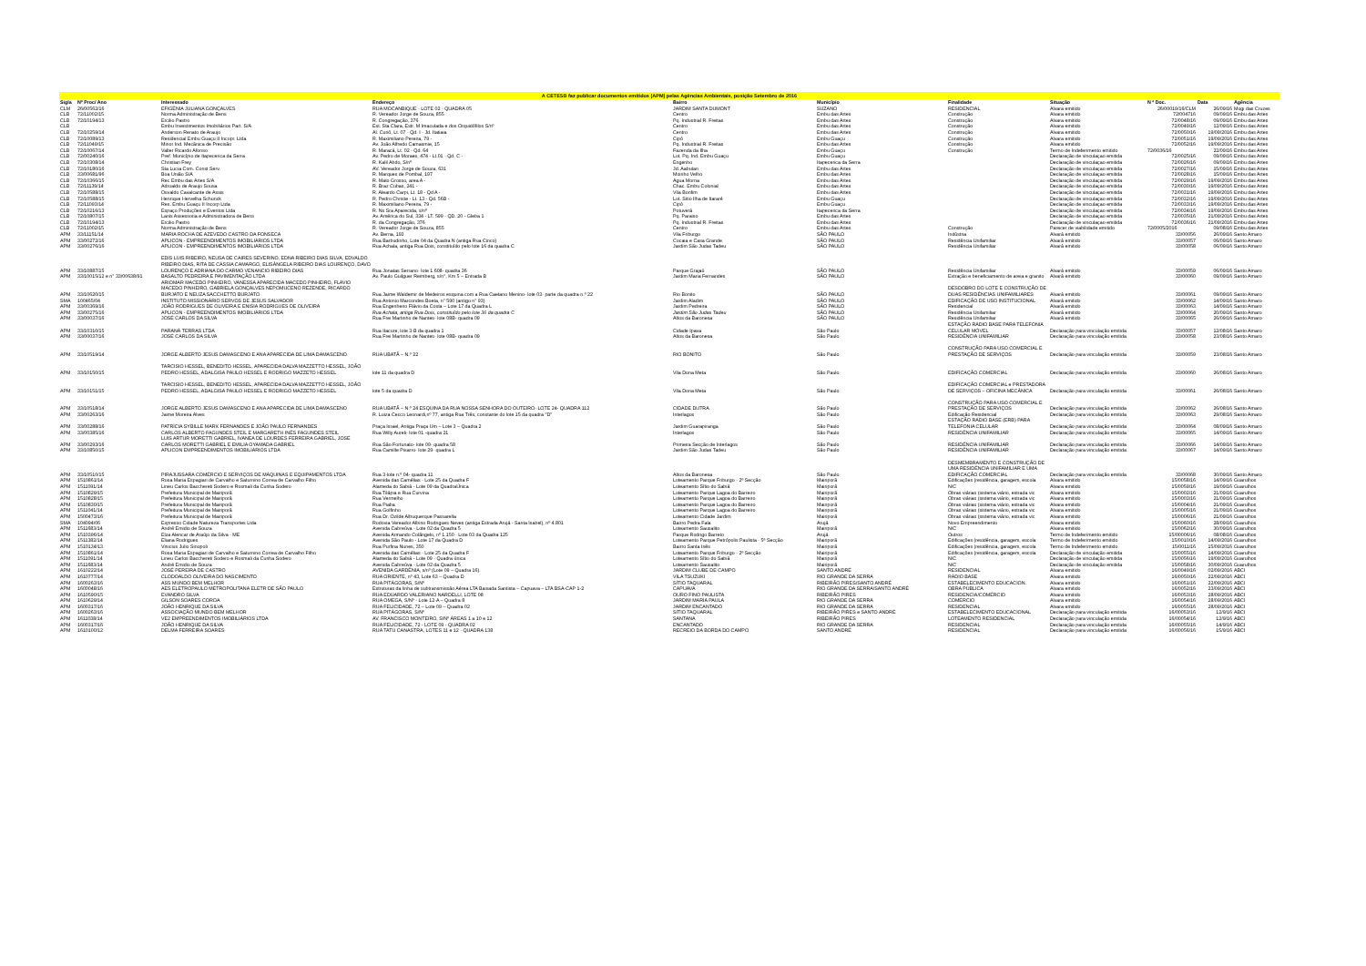A CETESB faz publicar documentos emitidos (APM) pelas Agências Ambientais, posição Setembro de 2016
| Sigla | Nº Proc/ Ano | Interessado | Endereço | Bairro | Município | Finalidade | Situação | N º Doc. | Data | Agência |
| --- | --- | --- | --- | --- | --- | --- | --- | --- | --- | --- |
| CLM | 26/00562/16 | EFIGÊNIA JULIANA GONÇALVES | RUA MOCANBIQUE - LOTE 02 - QUADRA 05 | JARDIM SANTA DUMONT | SUZANO | RESIDENCIAL | Alvara emitido | 26/00019/16/CLM | 26/09/16 | Mogi das Cruzes |
| CLB | 72/11002/15 | Norma Administração de Bens | R. Vereador Jorge de Souza, 855 | Centro | Embu das Artes | Construção | Alvara emitido | 72/004716 | 09/09/16 | Embu das Artes |
| CLB | 72/10194/13 | Ercilio Pastro | R. Congregação, 376 | Pq. Industrial R. Freitas | Embu das Artes | Construção | Alvara emitido | 72/0048/16 | 09/09/16 | Embu das Artes |
| CLB | | Embu Investimentos Imobiliários Part. S/A | Est. Sta Clara, Estr. M Imaculada e dos Orquidófilos S/nº | Centro | Embu das Artes | Construção | Alvara emitido | 72/0049/16 | 12/09/16 | Embu das Artes |
| CLB | 72/10259/14 | Anderson Renato de Araujo | Al. Curió, Lt. 07 - Qd. I - Jd. Itatiaia | Centro | Embu das Artes | Construção | Alvara emitido | 72/0050/16 | 19/09/2016 | Embu das Artes |
| CLB | 72/10089/13 | Residencial Embu Guaçu II Incopr. Ltda | R. Maximiliano Pereira, 79 - | Cipó | Embu Guaçu | Construção | Alvara emitido | 72/0051/16 | 19/09/2016 | Embu das Artes |
| CLB | 72/11049/15 | Minor Ind. Mecânica de Precisão | Av. João Alfredo Camasmie, 15 | Pq. Industrial R. Freitas | Embu das Artes | Construção | Alvara emitido | 72/0052/16 | 19/09/2016 | Embu das Artes |
| CLB | 72/10067/14 | Valter Ricardo Afonso | R. Maracá, Lt. 02 - Qd. 64 | Fazenda da Ilha | Embu Guaçu | Construção | Termo de Indeferimento emitido | 72/0036/16 | 22/09/16 | Embu das Artes |
| CLB | 72/00240/16 | Pref. Município de Itapecerica da Serra | Av. Pedro de Moraes, 474 - Lt.01 - Qd. C - | Lot. Pq. Ind. Embu Guaçu | Embu Guaçu | | Declaração de vinculaçao emitida | 72/0025/16 | 09/09/16 | Embu das Artes |
| CLB | 72/10308/14 | Christian Frey | R. Kalil Abdo, S/nº | Engenho | Itapecerica da Serra | | Declaração de vinculaçao emitida | 72/0026/16 | 09/09/16 | Embu das Artes |
| CLB | 72/10180/16 | Sta Lucia Com. Const Serv. | AV. Vereador Jorge de Souza, 631 | Jd. Aabutan | Embu das Artes | | Declaração de vinculaçao emitida | 72/0027/16 | 15/09/16 | Embu das Artes |
| CLB | 33/00681/96 | Boa União S/A | R. Marques de Pombal, 197 | Moinho Velho | Embu das Artes | | Declaração de vinculaçao emitida | 72/0028/16 | 15/09/16 | Embu das Artes |
| CLB | 72/10366/15 | Rec Embu das Artes S/A | R. Mato Grosso, area A - | Agua Morna | Embu das Artes | | Declaração de vinculaçao emitida | 72/0029/16 | 19/09/2016 | Embu das Artes |
| CLB | 72/11139/14 | Adroaldo de Araujo Sousa | R. Braz Cubas, 241 - | Chac. Embu Colonial | Embu das Artes | | Declaração de vinculaçao emitida | 72/0030/16 | 19/09/2016 | Embu das Artes |
| CLB | 72/10588/15 | Osvaldo Cavalcante de Assis | R. Aleardo Carpi, Lt. 18 - Qd A - | Vila Bonfim | Embu das Artes | | Declaração de vinculaçao emitida | 72/0031/16 | 19/09/2016 | Embu das Artes |
| CLB | 72/10588/15 | Henrique Hervelha Schunck | R. Pedro Christe - Lt. 13 - Qd. 56B - | Lot. Sitio Ilha de Itararé | Embu Guaçu | | Declaração de vinculaçao emitida | 72/0032/16 | 19/09/2016 | Embu das Artes |
| CLB | 72/11093/14 | Res. Embu Guaçu II Incorp Ltda | R. Maximiliano Pereira, 79 - | Cipó | Embu Guaçu | | Declaração de vinculaçao emitida | 72/0033/16 | 19/09/2016 | Embu das Artes |
| CLB | 72/10216/13 | Espaço Produções e Eventos Ltda | R. Ns Sra Aparecida, s/nº | Potuverá | Itapecerica da Serra | | Declaração de vinculaçao emitida | 72/0034/16 | 19/09/2016 | Embu das Artes |
| CLB | 72/10807/15 | Lanis Assessoria e Administradora de Bens | Av. América do Sul, 334 - LT. 599 - QD. 20 - Gleba 1 | Pq. Paraiso | Embu das Artes | | Declaração de vinculaçao emitida | 72/0035/16 | 21/09/2016 | Embu das Artes |
| CLB | 72/10194/13 | Ercilio Pastro | R. da Congregação, 376 | Pq. Industrial R. Freitas | Embu das Artes | | Declaração de vinculaçao emitida | 72/0036/16 | 21/09/2016 | Embu das Artes |
| CLB | 72/11002/15 | Norma Administração de Bens | R. Vereador Jorge de Souza, 855 | Centro | Embu das Artes | Construção | Parecer de viabilidade emitido | 72/0005/2016 | 09/08/16 | Embu das Artes |
| APM | 33/11151/14 | MARIA ROCHA DE AZEVEDO CASTRO DA FONSECA | Av. Berna, 193 | Vila Friburgo | SÃO PAULO | Indústria | Alvará emitido | 33/00056 | 26/09/16 | Santo Amaro |
| APM | 33/00272/16 | APLICON - EMPREENDIMENTOS IMOBILIÁRIOS LTDA | Rua Barbudinho, Lote 04 da Quadra N (antiga Rua Cinco) | Cocaia e Casa Grande | SÃO PAULO | Residência Unifamiliar | Alvará emitido | 33/00057 | 06/09/16 | Santo Amaro |
| APM | 33/00276/16 | APLICON - EMPREENDIMENTOS IMOBILIÁRIOS LTDA | Rua Achala, antiga Rua Dois, constituído pelo lote 16 da quadra C | Jardim São Judas Tadeu | SÃO PAULO | Residência Unifamiliar | Alvará emitido | 33/00058 | 06/09/16 | Santo Amaro |
| APM | 33/10887/15 | EDIS LUIS RIBEIRO, NEUSA DE CAIRES SEVERINO, EDNA RIBEIRO DIAS SILVA, EDVALDO RIBEIRO DIAS, RITA DE CÁSSIA CAMARGO, ELISÂNGELA RIBEIRO DIAS LOURENÇO, DAVO LOURENÇO E ADRIANA DO CARMO VENANCIO RIBEIRO DIAS | Rua Jonatas Serrano- lote 1.608- quadra 36 | Parque Grajaú | SÃO PAULO | Residência Unifamiliar | Alvará emitido | 33/00059 | 06/09/16 | Santo Amaro |
| APM | 33/10015/12 e n° 33/00638/91 | BASALTO PEDREIRA E PAVIMENTAÇÃO LTDA | Av. Paulo Guilguer Reimberg, s/n°, Km 5 – Entrada B | Jardim Maria Fernandes | SÃO PAULO | Extração e beneficiamento de areia e granito | Alvará emitido | 33/00060 | 09/09/16 | Santo Amaro |
| APM | 33/10620/15 | ARIOMAR MACEDO PINHEIRO, VANESSA APARECIDA MACEDO PINHEIRO, FLAVIO MACEDO PINHEIRO, GABRIELA GONÇALVES NEPOMUCENO REZENDE, RICARDO BURJATO E NEUZA SACCHETTO BURJATO | Rua Jaime Waldemir de Medeiros esquina com a Rua Caetano Menino- lote 03- parte da quadra n.º 22 | Rio Bonito | SÃO PAULO | DESDOBRO DO LOTE E CONSTRUÇÃO DE DUAS RESIDÊNCIAS UNIFAMILIARES | Alvará emitido | 33/00061 | 09/09/16 | Santo Amaro |
| SMA | 100465/04 | INSTITUTO MISSIONÁRIO SERVOS DE JESUS SALVADOR | Rua Antonio Marcondes Boeta, n° 590 (antigo n° 93) | Jardim Aladim | SÃO PAULO | EDIFICAÇÃO DE USO INSTITUCIONAL | Alvará emitido | 33/00062 | 14/09/16 | Santo Amaro |
| APM | 33/00369/16 | JOÃO RODRIGUES DE OLIVEIRA E ENISIA RODRIGUES DE OLIVEIRA | Rua Engenheiro Flávio da Costa – Lote 17 da Quadra L | Jardim Pedreira | SÃO PAULO | Residencial | Alvará emitido | 33/00063 | 14/09/16 | Santo Amaro |
| APM | 33/00275/16 | APLICON - EMPREENDIMENTOS IMOBILIÁRIOS LTDA | Rua Achala, antiga Rua Dois, constituído pelo lote 36 da quadra C | Jardim São Judas Tadeu | SÃO PAULO | Residência Unifamiliar | Alvará emitido | 33/00064 | 20/09/16 | Santo Amaro |
| APM | 33/00037/16 | JOSÉ CARLOS DA SILVA | Rua Frei Martinho de Nantes- lote 08B- quadra 09 | Altos da Baronesa | SÃO PAULO | Residência Unifamiliar | Alvará emitido | 33/00065 | 26/09/16 | Santo Amaro |
| APM | 33/10310/15 | PARANÁ TERRAS LTDA | Rua Itacure, lote 3-B da quadra 1 | Cidade Ipava | São Paulo | ESTAÇÃO RÁDIO BASE PARA TELEFONIA CELULAR MÓVEL | Declaração para vinculação emitida | 33/00057 | 12/08/16 | Santo Amaro |
| APM | 33/00037/16 | JOSÉ CARLOS DA SILVA | Rua Frei Martinho de Nantes- lote 08B- quadra 09 | Altos da Baronesa | São Paulo | RESIDÊNCIA UNIFAMILIAR | Declaração para vinculação emitida | 33/00058 | 23/08/16 | Santo Amaro |
| APM | 33/10519/14 | JORGE ALBERTO JESUS DAMASCENO E ANA APARECIDA DE LIMA DAMASCENO | RUA UBATÃ – N.º 22 | RIO BONITO | São Paulo | CONSTRUÇÃO PARA USO COMERCIAL E PRESTAÇÃO DE SERVIÇOS | Declaração para vinculação emitida | 33/00059 | 23/08/16 | Santo Amaro |
| APM | 33/10150/15 | TARCISIO HESSEL, BENEDITO HESSEL, APARECIDA DALVA MAZZETTO HESSEL, JOÃO PEDRO HESSEL, ADALGISA PAULO HESSEL E RODRIGO MAZZETO HESSEL | lote 11 da quadra D | Vila Dona Meta | São Paulo | EDIFÍCAÇÃO COMERCIAL | Declaração para vinculação emitida | 33/00060 | 26/08/16 | Santo Amaro |
| APM | 33/10151/15 | TARCISIO HESSEL, BENEDITO HESSEL, APARECIDA DALVA MAZZETTO HESSEL, JOÃO PEDRO HESSEL, ADALGISA PAULO HESSEL E RODRIGO MAZZETO HESSEL | lote 5 da quadra D | Vila Dona Meta | São Paulo | EDIFÍCAÇÃO COMERCIAL e PRESTADORA DE SERVIÇOS – OFICINA MECÂNICA | Declaração para vinculação emitida | 33/00061 | 26/08/16 | Santo Amaro |
| APM | 33/10518/14 | JORGE ALBERTO JESUS DAMASCENO E ANA APARECIDA DE LIMA DAMASCENO | RUA UBATÃ – N.º 24 ESQUINA DA RUA NOSSA SENHORA DO OUTEIRO- LOTE 24- QUADRA 112 | CIDADE DUTRA | São Paulo | CONSTRUÇÃO PARA USO COMERCIAL E PRESTAÇÃO DE SERVIÇOS | Declaração para vinculação emitida | 33/00062 | 26/08/16 | Santo Amaro |
| APM | 33/00263/16 | Jaime Moreira Alves | R. Luiza Cecco Leonardi,nº 77, antiga Rua Três, constante do lote 15 da quadra "D" | Interlagos | São Paulo | Edificação Residencial | Declaração para vinculação emitida | 33/00063 | 29/08/16 | Santo Amaro |
| APM | 33/00288/16 | PATRÍCIA SYBILLE MARX FERNANDES E JOÃO PAULO FERNANDES | Praça Israel, Antiga Praça Um – Lote 3 – Quadra 2 | Jardim Guarapiranga | São Paulo | ESTAÇÃO RÁDIO BASE (ERB) PARA TELEFONIA CELULAR | Declaração para vinculação emitida | 33/00064 | 08/09/16 | Santo Amaro |
| APM | 33/00385/16 | CARLOS ALBERTO FAGUNDES STEIL E MARGARETH INÊS FAGUNDES STEIL | Rua Willy Aureli- lote 01 -quadra 21 | Interlagos | São Paulo | RESIDÊNCIA UNIFAMILIAR | Declaração para vinculação emitida | 33/00065 | 14/09/16 | Santo Amaro |
| APM | 33/00293/16 | LUIS ARTUR MORETTI GABRIEL, IVANEA DE LOURDES FERREIRA GABRIEL, JOSÉ CARLOS MORETTI GABRIEL E EMILIA OYAMADA GABRIEL | Rua São Fortunato- lote 09- quadra 58 | Primeira Secção de Interlagos | São Paulo | RESIDÊNCIA UNIFAMILIAR | Declaração para vinculação emitida | 33/00066 | 14/09/16 | Santo Amaro |
| APM | 33/10850/15 | APLICON EMPREENDIMENTOS IMOBILIÁRIOS LTDA | Rua Camille Pisarro- lote 29- quadra L | Jardim São Judas Tadeu | São Paulo | RESIDÊNCIA UNIFAMILIAR | Declaração para vinculação emitida | 33/00067 | 14/09/16 | Santo Amaro |
| APM | 33/10510/15 | PIRAJUSSARA COMÉRCIO E SERVIÇOS DE MÁQUINAS E EQUIPAMENTOS LTDA | Rua 3-lote n.º 04- quadra 11 | Altos da Baronesa | São Paulo | DESMEMBRAMENTO E CONSTRUÇÃO DE UMA RESIDÊNCIA UNIFAMILIAR E UMA EDIFICAÇÃO COMERCIAL | Declaração para vinculação emitida | 33/00068 | 30/09/16 | Santo Amaro |
| APM | 1510861/14 | Rosa Maria Espagiari de Carvalho e Saturnino Correa de Carvalho Filho | Avenida das Camélias - Lote 25 da Quadra F | Loteamento Parque Friburgo - 2ª Secção | Mairiporã | Edificações (residência, garagem, escola | Alvara emitido | 15/0058/16 | 14/09/16 | Guarulhos |
| APM | 1511091/14 | Lineu Carlos Bacchereti Sodero e Rosmali da Cunha Sodero | Alameda do Sabiá - Lote 09 da QuadraÚnica | Loteamento Sítio do Sabiá | Mairiporã | N/C | Alvara emitido | 15/0059/16 | 19/09/16 | Guarulhos |
| APM | 1510829/15 | Prefeitura Municipal de Mairiporã | Rua Tilápia e Rua Curvina | Loteamento Parque Lagoa do Barreiro | Mairiporã | Obras viárias (sistema viário, estrada vic | Alvara emitido | 15/0002/16 | 21/09/16 | Guarulhos |
| APM | 1510828/15 | Prefeitura Municipal de Mairiporã | Rua Vermelho | Loteamento Parque Lagoa do Barreiro | Mairiporã | Obras viárias (sistema viário, estrada vic | Alvara emitido | 15/0003/16 | 21/09/16 | Guarulhos |
| APM | 1510830/15 | Prefeitura Municipal de Mairiporã | Rua Piaba | Loteamento Parque Lagoa do Barreiro | Mairiporã | Obras viárias (sistema viário, estrada vic | Alvara emitido | 15/0004/16 | 21/09/16 | Guarulhos |
| APM | 1511041/14 | Prefeitura Municipal de Mairiporã | Rua Golfinho | Loteamento Parque Lagoa do Barreiro | Mairiporã | Obras viárias (sistema viário, estrada vic | Alvara emitido | 15/0005/16 | 21/09/16 | Guarulhos |
| APM | 1500473/16 | Prefeitura Municipal de Mairiporã | Rua Dr. Ozilde Albuquerque Passarella | Loteamento Cidade Jardim | Mairiporã | Obras viárias (sistema viário, estrada vic | Alvara emitido | 15/0006/16 | 21/09/16 | Guarulhos |
| SMA | 104094/06 | Expresso Cidade Natureza Transportes Ltda | Rodovia Vereador Albino Rodrigues Neves (antiga Estrada Arujá - Santa Isabel), nº 4.801 | Bairro Pedra Fala | Arujá | Novo Empreendimento | Alvara emitido | 15/0060/16 | 28/09/16 | Guarulhos |
| APM | 1511683/14 | André Emidio de Souza | Avenida Cabreúva - Lote 02 da Quadra 5 | Loteamento Sausalito | Mairiporã | N/C | Alvara emitido | 15/0062/16 | 30/09/16 | Guarulhos |
| APM | 1510396/14 | Elza Alencar de Araújo da Silva - ME | Avenida Armando Colângelo, nº 1.150 - Lote 03 da Quadra 125 | Parque Rodrigo Barreto | Arujá | Outros | Termo de Indeferimento emitido | 15/00006/16 | 08/08/16 | Guarulhos |
| APM | 1511382/14 | Eliana Rodrigues | Avenida São Paulo - Lote 17 da Quadra D | Loteamento Parque Petrópolis Paulista - 5ª Secção | Mairiporã | Edificações (residência, garagem, escola | Termo de Indeferimento emitido | 15/0010/16 | 14/09/2016 | Guarulhos |
| APM | 1510134/13 | Vinicius Julio Sinopoli | Rua Purfina Nunes, 350 | Bairro Santa Inês | Mairiporã | Edificações (residência, garagem, escola | Termo de Indeferimento emitido | 15/0011/16 | 15/09/2016 | Guarulhos |
| APM | 1510861/14 | Rosa Maria Espagiari de Carvalho e Saturnino Correa de Carvalho Filho | Avenida das Camélias - Lote 25 da Quadra F | Loteamento Parque Friburgo - 2ª Secção | Mairiporã | Edificações (residência, garagem, escola | Declaração de vinculação emitida | 15/0055/16 | 14/09/2016 | Guarulhos |
| APM | 1511091/14 | Lineu Carlos Bacchereti Sodero e Rosmali da Cunha Sodero | Alameda do Sabiá - Lote 09 - Quadra única | Loteamento Sítio do Sabiá | Mairiporã | N/C | Declaração de vinculação emitida | 15/0056/16 | 19/09/2016 | Guarulhos |
| APM | 1511683/14 | André Emidio de Souza | Avenida Cabreúva - Lote 02 da Quadra 5 | Loteamento Sausalito | Mairiporã | N/C | Declaração de vinculação emitida | 15/0058/16 | 30/09/2016 | Guarulhos |
| APM | 1610222/14 | JOSÉ PEREIRA DE CASTRO | AVENIDA GARDÊNIA, s/nº (Lote 09 – Quadra 16). | JARDIM CLUBE DE CAMPO | SANTO ANDRÉ | RESIDENCIAL | Alvara emitido | 16/0049/16 | 02/09/2016 | ABCI |
| APM | 1610777/14 | CLODOALDO OLIVEIRA DO NASCIMENTO | RUA ORIENTE, nº 43, Lote 63 – Quadra D | VILA TSUZUKI | RIO GRANDE DA SERRA | RÁDIO BASE | Alvara emitido | 16/0050/16 | 22/09/2016 | ABCI |
| APM | 1600263/16 | ASS MUNDO BEM MELHOR | RUA PITÁGORAS, S/Nº | SÍTIO TAQUARAL | RIBEIRÃO PIRES/SANTO ANDRÉ | ESTABELECIMENTO EDUCACION. | Alvara emitido | 16/0051/16 | 22/09/2016 | ABCI |
| APM | 1600048/16 | AES ELETROPAULO METROPOLITANA ELETR DE SÃO PAULO | Estruturas da linha de subtransmissão Aérea LTA Baixada Santista – Capuava – LTA BSA-CAP 1-2 | CAPUAVA | RIO GRANDE DA SERRA/SANTO ANDRÉ | OBRA PÚBLICA | Alvara emitido | 16/0052/16 | 23/09/2016 | ABCI |
| APM | 1610590/15 | EVANDRO SILVA | RUA EDUARDO VALERIANO NARDELLI, LOTE 08 | OURO FINO PAULISTA | RIBEIRÃO PIRES | RESIDENCIA/COMÉRCIO | Alvara emitido | 16/0053/16 | 28/09/2016 | ABCI |
| APM | 1610629/14 | GILSON SOARES COROA | RUA OMEGA, S/Nº - Lote 12-A – Quadra 8 | JARDIM MARIA PAULA | RIO GRANDE DA SERRA | COMÉRCIO | Alvara emitido | 16/0054/16 | 28/09/2016 | ABCI |
| APM | 1600317/16 | JOÃO HENRIQUE DA SILVA | RUA FELICIDADE, 72 – Lote 09 – Quadra 02 | JARDIM ENCANTADO | RIO GRANDE DA SERRA | RESIDENCIAL | Alvara emitido | 16/0055/16 | 28/09/2016 | ABCI |
| APM | 1600263/16 | ASSOCIAÇÃO MUNDO BEM MELHOR | RUA PITÁGORAS, S/Nº | SÍTIO TAQUARAL | RIBEIRÃO PIRES e SANTO ANDRÉ | ESTABELECIMENTO EDUCACIONAL | Declaração para vinculação emitida | 16/00053/16 | 12/9/16 | ABCI |
| APM | 1611038/14 | VE2 EMPREENDIMENTOS IMOBILIÁRIOS LTDA | AV. FRANCISCO MONTEIRO, S/Nº ÁREAS 1 a 10 e 12 | SANTANA | RIBEIRÃO PIRES | LOTEAMENTO RESIDENCIAL | Declaração para vinculação emitida | 16/00054/16 | 12/9/16 | ABCI |
| APM | 1600317/16 | JOÃO HENRIQUE DA SILVA | RUA FELICIDADE, 72 - LOTE 09 - QUADRA 02 | ENCANTADO | RIO GRANDE DA SERRA | RESIDENCIAL | Declaração para vinculação emitida | 16/00055/16 | 14/9/16 | ABCI |
| APM | 1610100/12 | DELMA FERREIRA SOARES | RUA TATU CANASTRA, LOTES 11 e 12 - QUADRA 138 | RECREIO DA BORDA DO CAMPO | SANTO ANDRÉ | RESIDENCIAL | Declaração para vinculação emitida | 16/00056/16 | 15/9/16 | ABCI |